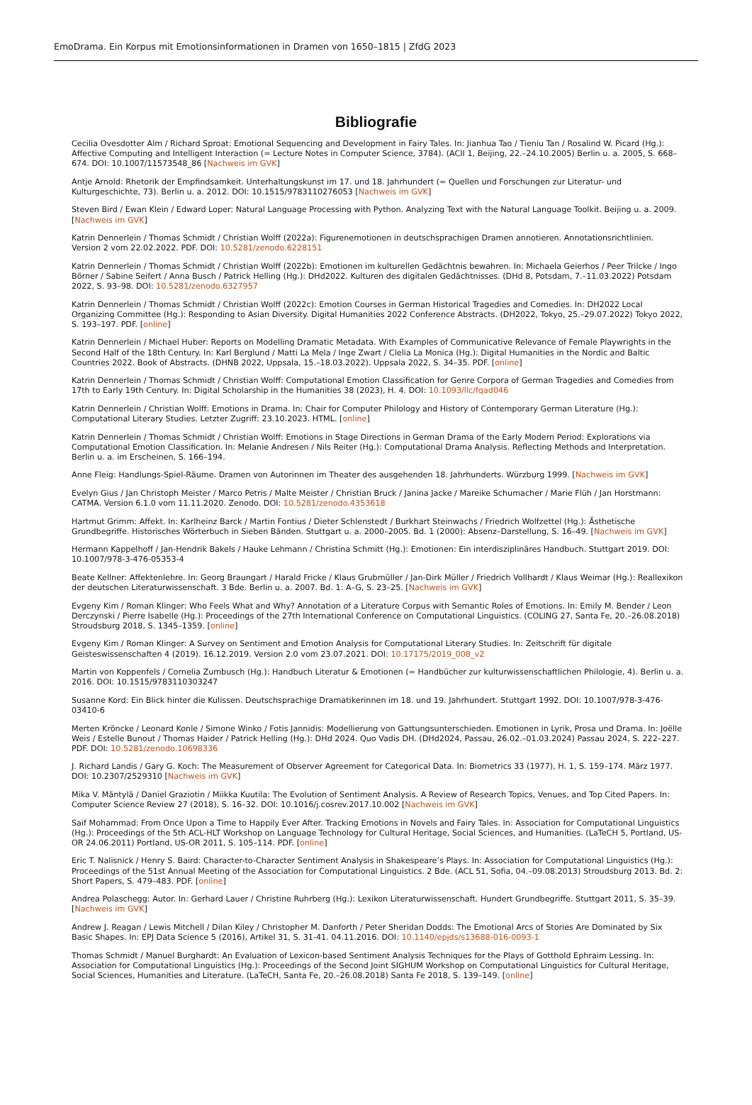EmoDrama. Ein Korpus mit Emotionsinformationen in Dramen von 1650–1815 | ZfdG 2023
Bibliografie
Cecilia Ovesdotter Alm / Richard Sproat: Emotional Sequencing and Development in Fairy Tales. In: Jianhua Tao / Tieniu Tan / Rosalind W. Picard (Hg.): Affective Computing and Intelligent Interaction (= Lecture Notes in Computer Science, 3784). (ACII 1, Beijing, 22.–24.10.2005) Berlin u. a. 2005, S. 668–674. DOI: 10.1007/11573548_86 [Nachweis im GVK]
Antje Arnold: Rhetorik der Empfindsamkeit. Unterhaltungskunst im 17. und 18. Jahrhundert (= Quellen und Forschungen zur Literatur- und Kulturgeschichte, 73). Berlin u. a. 2012. DOI: 10.1515/9783110276053 [Nachweis im GVK]
Steven Bird / Ewan Klein / Edward Loper: Natural Language Processing with Python. Analyzing Text with the Natural Language Toolkit. Beijing u. a. 2009. [Nachweis im GVK]
Katrin Dennerlein / Thomas Schmidt / Christian Wolff (2022a): Figurenemotionen in deutschsprachigen Dramen annotieren. Annotationsrichtlinien. Version 2 vom 22.02.2022. PDF. DOI: 10.5281/zenodo.6228151
Katrin Dennerlein / Thomas Schmidt / Christian Wolff (2022b): Emotionen im kulturellen Gedächtnis bewahren. In: Michaela Geierhos / Peer Trilcke / Ingo Börner / Sabine Seifert / Anna Busch / Patrick Helling (Hg.): DHd2022. Kulturen des digitalen Gedächtnisses. (DHd 8, Potsdam, 7.–11.03.2022) Potsdam 2022, S. 93–98. DOI: 10.5281/zenodo.6327957
Katrin Dennerlein / Thomas Schmidt / Christian Wolff (2022c): Emotion Courses in German Historical Tragedies and Comedies. In: DH2022 Local Organizing Committee (Hg.): Responding to Asian Diversity. Digital Humanities 2022 Conference Abstracts. (DH2022, Tokyo, 25.–29.07.2022) Tokyo 2022, S. 193–197. PDF. [online]
Katrin Dennerlein / Michael Huber: Reports on Modelling Dramatic Metadata. With Examples of Communicative Relevance of Female Playwrights in the Second Half of the 18th Century. In: Karl Berglund / Matti La Mela / Inge Zwart / Clelia La Monica (Hg.): Digital Humanities in the Nordic and Baltic Countries 2022. Book of Abstracts. (DHNB 2022, Uppsala, 15.–18.03.2022). Uppsala 2022, S. 34–35. PDF. [online]
Katrin Dennerlein / Thomas Schmidt / Christian Wolff: Computational Emotion Classification for Genre Corpora of German Tragedies and Comedies from 17th to Early 19th Century. In: Digital Scholarship in the Humanities 38 (2023), H. 4. DOI: 10.1093/llc/fqad046
Katrin Dennerlein / Christian Wolff: Emotions in Drama. In: Chair for Computer Philology and History of Contemporary German Literature (Hg.): Computational Literary Studies. Letzter Zugriff: 23.10.2023. HTML. [online]
Katrin Dennerlein / Thomas Schmidt / Christian Wolff: Emotions in Stage Directions in German Drama of the Early Modern Period: Explorations via Computational Emotion Classification. In: Melanie Andresen / Nils Reiter (Hg.): Computational Drama Analysis. Reflecting Methods and Interpretation. Berlin u. a. im Erscheinen, S. 166–194.
Anne Fleig: Handlungs-Spiel-Räume. Dramen von Autorinnen im Theater des ausgehenden 18. Jahrhunderts. Würzburg 1999. [Nachweis im GVK]
Evelyn Gius / Jan Christoph Meister / Marco Petris / Malte Meister / Christian Bruck / Janina Jacke / Mareike Schumacher / Marie Flüh / Jan Horstmann: CATMA. Version 6.1.0 vom 11.11.2020. Zenodo. DOI: 10.5281/zenodo.4353618
Hartmut Grimm: Affekt. In: Karlheinz Barck / Martin Fontius / Dieter Schlenstedt / Burkhart Steinwachs / Friedrich Wolfzettel (Hg.): Ästhetische Grundbegriffe. Historisches Wörterbuch in Sieben Bänden. Stuttgart u. a. 2000–2005. Bd. 1 (2000): Absenz–Darstellung, S. 16–49. [Nachweis im GVK]
Hermann Kappelhoff / Jan-Hendrik Bakels / Hauke Lehmann / Christina Schmitt (Hg.): Emotionen: Ein interdisziplinäres Handbuch. Stuttgart 2019. DOI: 10.1007/978-3-476-05353-4
Beate Kellner: Affektenlehre. In: Georg Braungart / Harald Fricke / Klaus Grubmüller / Jan-Dirk Müller / Friedrich Vollhardt / Klaus Weimar (Hg.): Reallexikon der deutschen Literaturwissenschaft. 3 Bde. Berlin u. a. 2007. Bd. 1: A–G, S. 23–25. [Nachweis im GVK]
Evgeny Kim / Roman Klinger: Who Feels What and Why? Annotation of a Literature Corpus with Semantic Roles of Emotions. In: Emily M. Bender / Leon Derczynski / Pierre Isabelle (Hg.): Proceedings of the 27th International Conference on Computational Linguistics. (COLING 27, Santa Fe, 20.–26.08.2018) Stroudsburg 2018, S. 1345–1359. [online]
Evgeny Kim / Roman Klinger: A Survey on Sentiment and Emotion Analysis for Computational Literary Studies. In: Zeitschrift für digitale Geisteswissenschaften 4 (2019). 16.12.2019. Version 2.0 vom 23.07.2021. DOI: 10.17175/2019_008_v2
Martin von Koppenfels / Cornelia Zumbusch (Hg.): Handbuch Literatur & Emotionen (= Handbücher zur kulturwissenschaftlichen Philologie, 4). Berlin u. a. 2016. DOI: 10.1515/9783110303247
Susanne Kord: Ein Blick hinter die Kulissen. Deutschsprachige Dramatikerinnen im 18. und 19. Jahrhundert. Stuttgart 1992. DOI: 10.1007/978-3-476-03410-6
Merten Kröncke / Leonard Konle / Simone Winko / Fotis Jannidis: Modellierung von Gattungsunterschieden. Emotionen in Lyrik, Prosa und Drama. In: Joëlle Weis / Estelle Bunout / Thomas Haider / Patrick Helling (Hg.): DHd 2024. Quo Vadis DH. (DHd2024, Passau, 26.02.–01.03.2024) Passau 2024, S. 222–227. PDF. DOI: 10.5281/zenodo.10698336
J. Richard Landis / Gary G. Koch: The Measurement of Observer Agreement for Categorical Data. In: Biometrics 33 (1977), H. 1, S. 159–174. März 1977. DOI: 10.2307/2529310 [Nachweis im GVK]
Mika V. Mäntylä / Daniel Graziotin / Miikka Kuutila: The Evolution of Sentiment Analysis. A Review of Research Topics, Venues, and Top Cited Papers. In: Computer Science Review 27 (2018), S. 16–32. DOI: 10.1016/j.cosrev.2017.10.002 [Nachweis im GVK]
Saif Mohammad: From Once Upon a Time to Happily Ever After. Tracking Emotions in Novels and Fairy Tales. In: Association for Computational Linguistics (Hg.): Proceedings of the 5th ACL-HLT Workshop on Language Technology for Cultural Heritage, Social Sciences, and Humanities. (LaTeCH 5, Portland, US-OR 24.06.2011) Portland, US-OR 2011, S. 105–114. PDF. [online]
Eric T. Nalisnick / Henry S. Baird: Character-to-Character Sentiment Analysis in Shakespeare’s Plays. In: Association for Computational Linguistics (Hg.): Proceedings of the 51st Annual Meeting of the Association for Computational Linguistics. 2 Bde. (ACL 51, Sofia, 04.–09.08.2013) Stroudsburg 2013. Bd. 2: Short Papers, S. 479–483. PDF. [online]
Andrea Polaschegg: Autor. In: Gerhard Lauer / Christine Ruhrberg (Hg.): Lexikon Literaturwissenschaft. Hundert Grundbegriffe. Stuttgart 2011, S. 35–39. [Nachweis im GVK]
Andrew J. Reagan / Lewis Mitchell / Dilan Kiley / Christopher M. Danforth / Peter Sheridan Dodds: The Emotional Arcs of Stories Are Dominated by Six Basic Shapes. In: EPJ Data Science 5 (2016), Artikel 31, S. 31-41. 04.11.2016. DOI: 10.1140/epjds/s13688-016-0093-1
Thomas Schmidt / Manuel Burghardt: An Evaluation of Lexicon-based Sentiment Analysis Techniques for the Plays of Gotthold Ephraim Lessing. In: Association for Computational Linguistics (Hg.): Proceedings of the Second Joint SIGHUM Workshop on Computational Linguistics for Cultural Heritage, Social Sciences, Humanities and Literature. (LaTeCH, Santa Fe, 20.–26.08.2018) Santa Fe 2018, S. 139–149. [online]